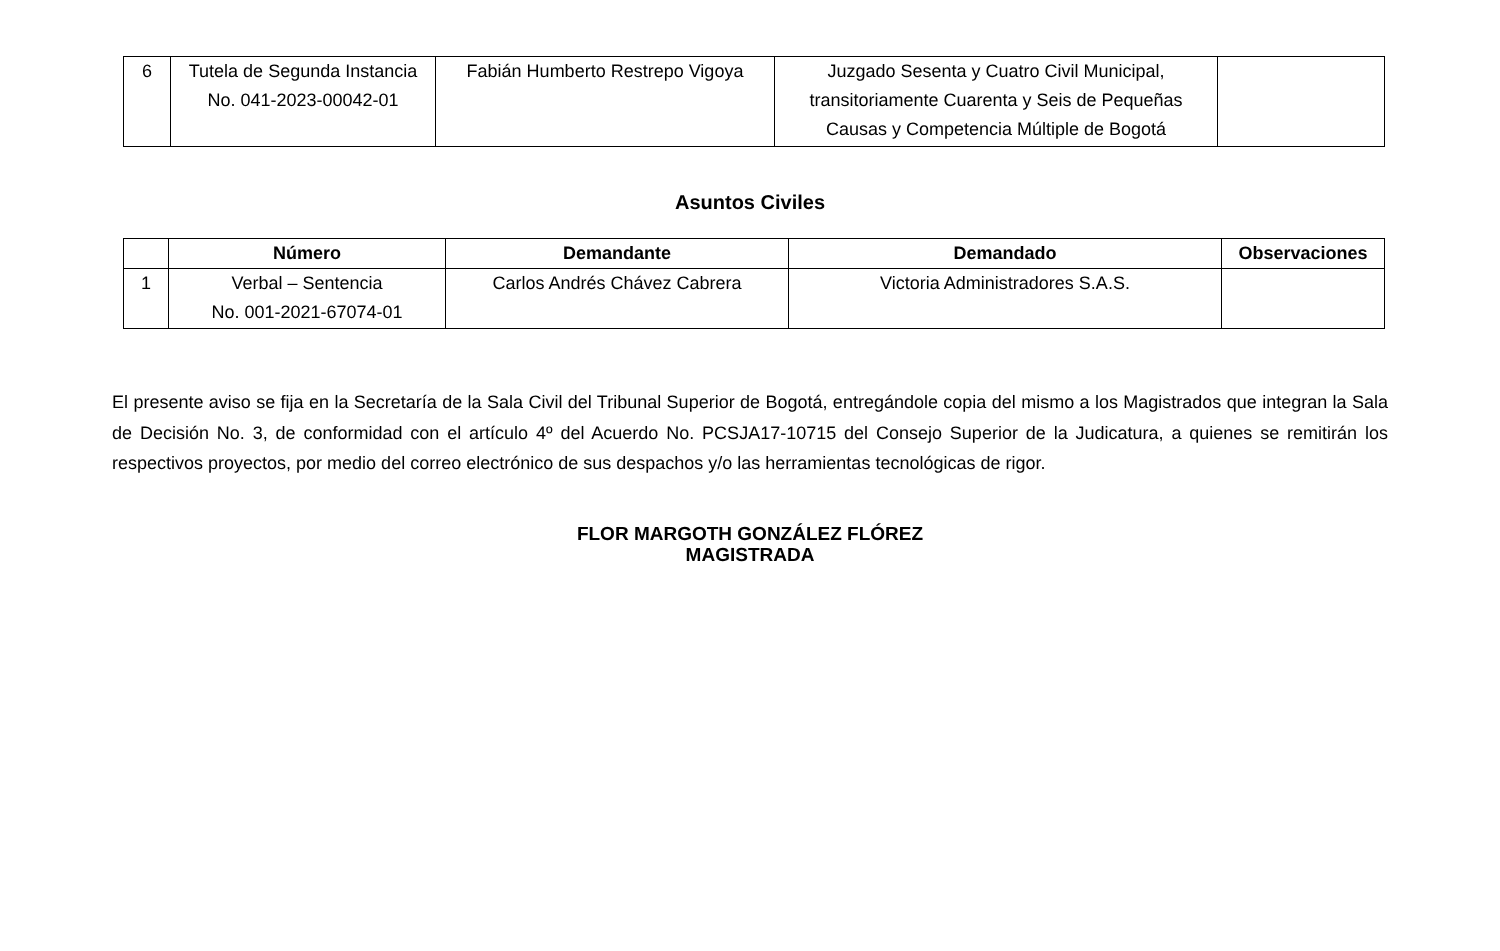| 6 | Tutela de Segunda Instancia No. 041-2023-00042-01 | Fabián Humberto Restrepo Vigoya | Juzgado Sesenta y Cuatro Civil Municipal, transitoriamente Cuarenta y Seis de Pequeñas Causas y Competencia Múltiple de Bogotá | |
Asuntos Civiles
| | Número | Demandante | Demandado | Observaciones |
| --- | --- | --- | --- | --- |
| 1 | Verbal – Sentencia No. 001-2021-67074-01 | Carlos Andrés Chávez Cabrera | Victoria Administradores S.A.S. | |
El presente aviso se fija en la Secretaría de la Sala Civil del Tribunal Superior de Bogotá, entregándole copia del mismo a los Magistrados que integran la Sala de Decisión No. 3, de conformidad con el artículo 4º del Acuerdo No. PCSJA17-10715 del Consejo Superior de la Judicatura, a quienes se remitirán los respectivos proyectos, por medio del correo electrónico de sus despachos y/o las herramientas tecnológicas de rigor.
FLOR MARGOTH GONZÁLEZ FLÓREZ
MAGISTRADA